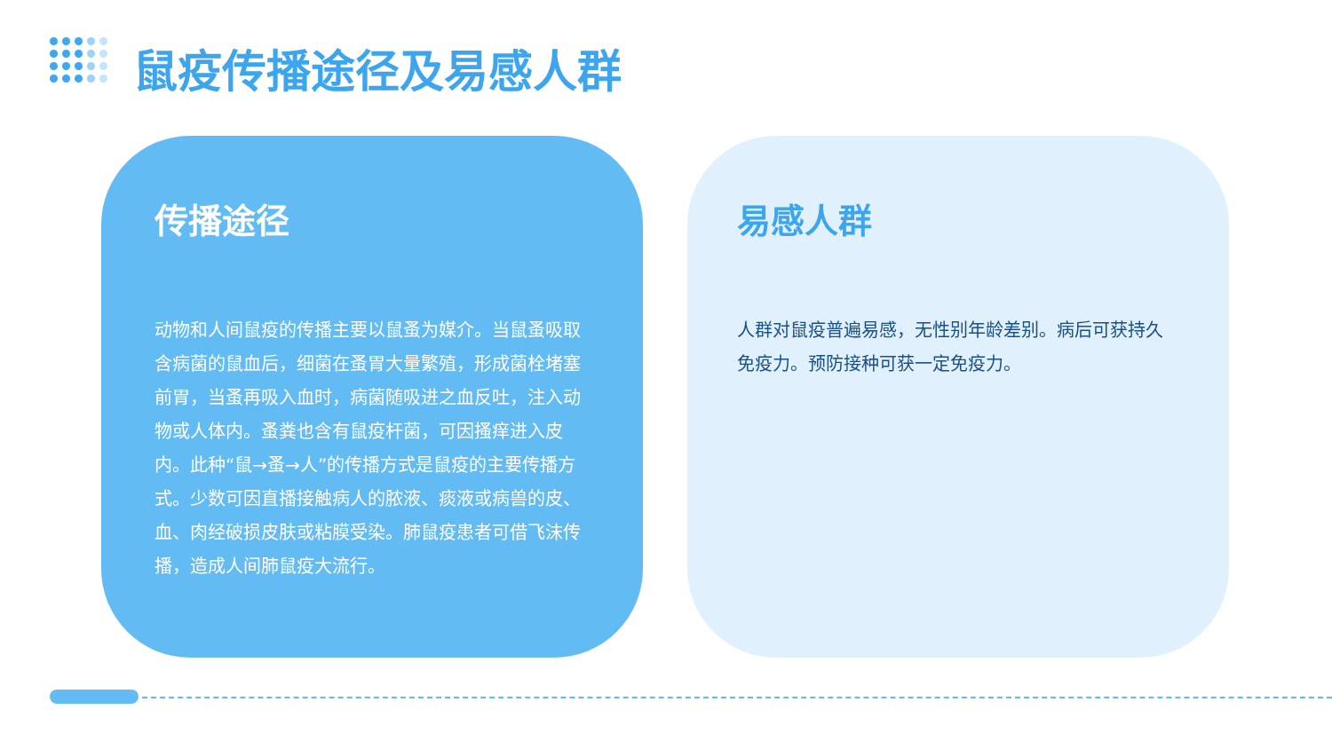鼠疫传播途径及易感人群
传播途径
动物和人间鼠疫的传播主要以鼠蚤为媒介。当鼠蚤吸取含病菌的鼠血后，细菌在蚤胃大量繁殖，形成菌栓堵塞前胃，当蚤再吸入血时，病菌随吸进之血反吐，注入动物或人体内。蚤粪也含有鼠疫杆菌，可因搔痒进入皮内。此种“鼠→蚤→人”的传播方式是鼠疫的主要传播方式。少数可因直播接触病人的脓液、痰液或病兽的皮、血、肉经破损皮肤或粘膜受染。肺鼠疫患者可借飞沫传播，造成人间肺鼠疫大流行。
易感人群
人群对鼠疫普遍易感，无性别年龄差别。病后可获持久免疫力。预防接种可获一定免疫力。